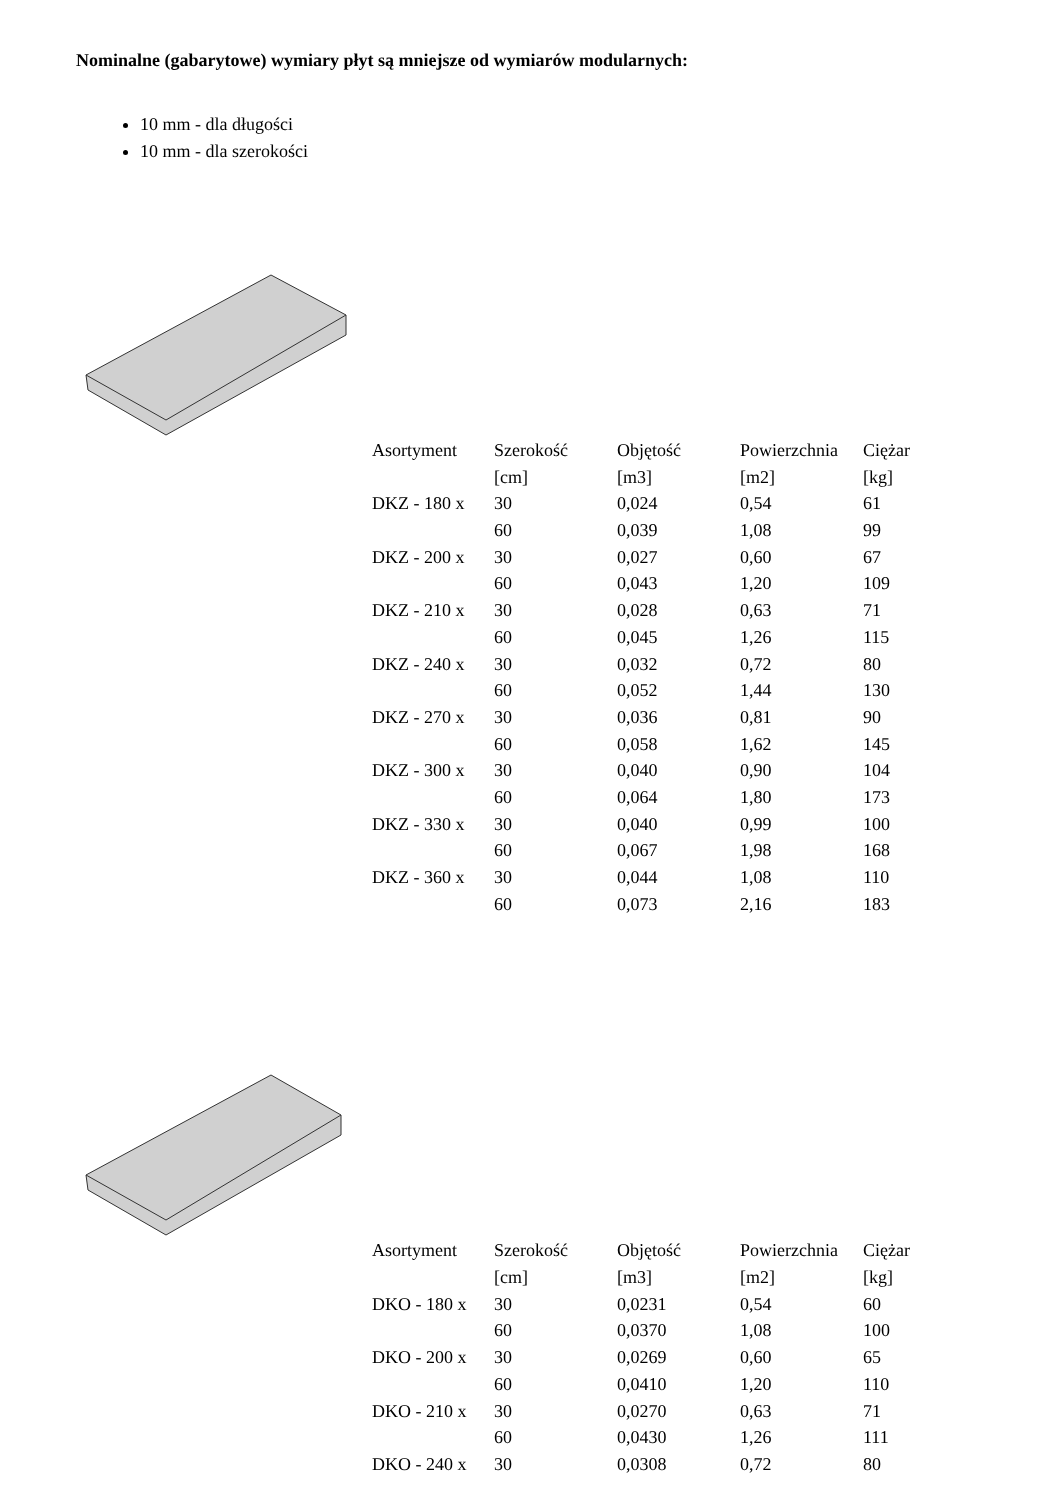Nominalne (gabarytowe) wymiary płyt są mniejsze od wymiarów modularnych:
10 mm - dla długości
10 mm - dla szerokości
| Asortyment | Szerokość | Objętość | Powierzchnia | Ciężar |
| --- | --- | --- | --- | --- |
| | [cm] | [m3] | [m2] | [kg] |
| DKZ - 180 x | 30 | 0,024 | 0,54 | 61 |
| | 60 | 0,039 | 1,08 | 99 |
| DKZ - 200 x | 30 | 0,027 | 0,60 | 67 |
| | 60 | 0,043 | 1,20 | 109 |
| DKZ - 210 x | 30 | 0,028 | 0,63 | 71 |
| | 60 | 0,045 | 1,26 | 115 |
| DKZ - 240 x | 30 | 0,032 | 0,72 | 80 |
| | 60 | 0,052 | 1,44 | 130 |
| DKZ - 270 x | 30 | 0,036 | 0,81 | 90 |
| | 60 | 0,058 | 1,62 | 145 |
| DKZ - 300 x | 30 | 0,040 | 0,90 | 104 |
| | 60 | 0,064 | 1,80 | 173 |
| DKZ - 330 x | 30 | 0,040 | 0,99 | 100 |
| | 60 | 0,067 | 1,98 | 168 |
| DKZ - 360 x | 30 | 0,044 | 1,08 | 110 |
| | 60 | 0,073 | 2,16 | 183 |
| Asortyment | Szerokość | Objętość | Powierzchnia | Ciężar |
| --- | --- | --- | --- | --- |
| | [cm] | [m3] | [m2] | [kg] |
| DKO - 180 x | 30 | 0,0231 | 0,54 | 60 |
| | 60 | 0,0370 | 1,08 | 100 |
| DKO - 200 x | 30 | 0,0269 | 0,60 | 65 |
| | 60 | 0,0410 | 1,20 | 110 |
| DKO - 210 x | 30 | 0,0270 | 0,63 | 71 |
| | 60 | 0,0430 | 1,26 | 111 |
| DKO - 240 x | 30 | 0,0308 | 0,72 | 80 |